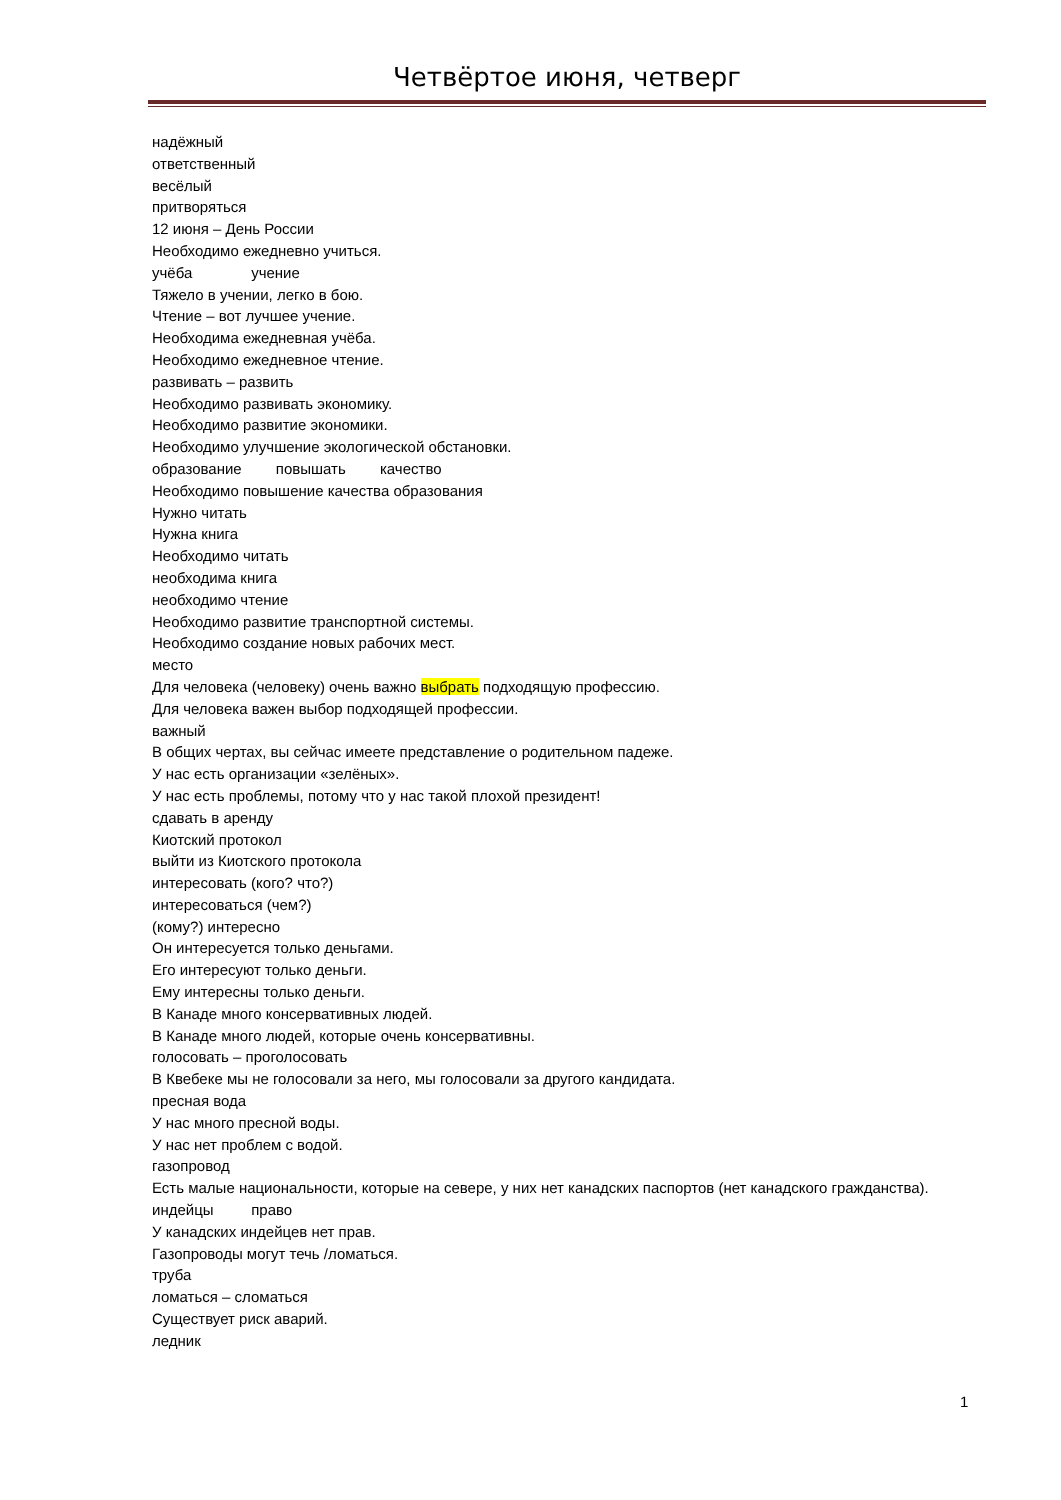Четвёртое июня, четверг
надёжный
ответственный
весёлый
притворяться
12 июня – День России
Необходимо ежедневно учиться.
учёба учение
Тяжело в учении, легко в бою.
Чтение – вот лучшее учение.
Необходима ежедневная учёба.
Необходимо ежедневное чтение.
развивать – развить
Необходимо развивать экономику.
Необходимо развитие экономики.
Необходимо улучшение экологической обстановки.
образование повышать качество
Необходимо повышение качества образования
Нужно читать
Нужна книга
Необходимо читать
необходима книга
необходимо чтение
Необходимо развитие транспортной системы.
Необходимо создание новых рабочих мест.
место
Для человека (человеку) очень важно выбрать подходящую профессию.
Для человека важен выбор подходящей профессии.
важный
В общих чертах, вы сейчас имеете представление о родительном падеже.
У нас есть организации «зелёных».
У нас есть проблемы, потому что у нас такой плохой президент!
сдавать в аренду
Киотский протокол
выйти из Киотского протокола
интересовать (кого? что?)
интересоваться (чем?)
(кому?) интересно
Он интересуется только деньгами.
Его интересуют только деньги.
Ему интересны только деньги.
В Канаде много консервативных людей.
В Канаде много людей, которые очень консервативны.
голосовать – проголосовать
В Квебеке мы не голосовали за него, мы голосовали за другого кандидата.
пресная вода
У нас много пресной воды.
У нас нет проблем с водой.
газопровод
Есть малые национальности, которые на севере, у них нет канадских паспортов (нет канадского гражданства).
индейцы право
У канадских индейцев нет прав.
Газопроводы могут течь /ломаться.
труба
ломаться – сломаться
Существует риск аварий.
ледник
1